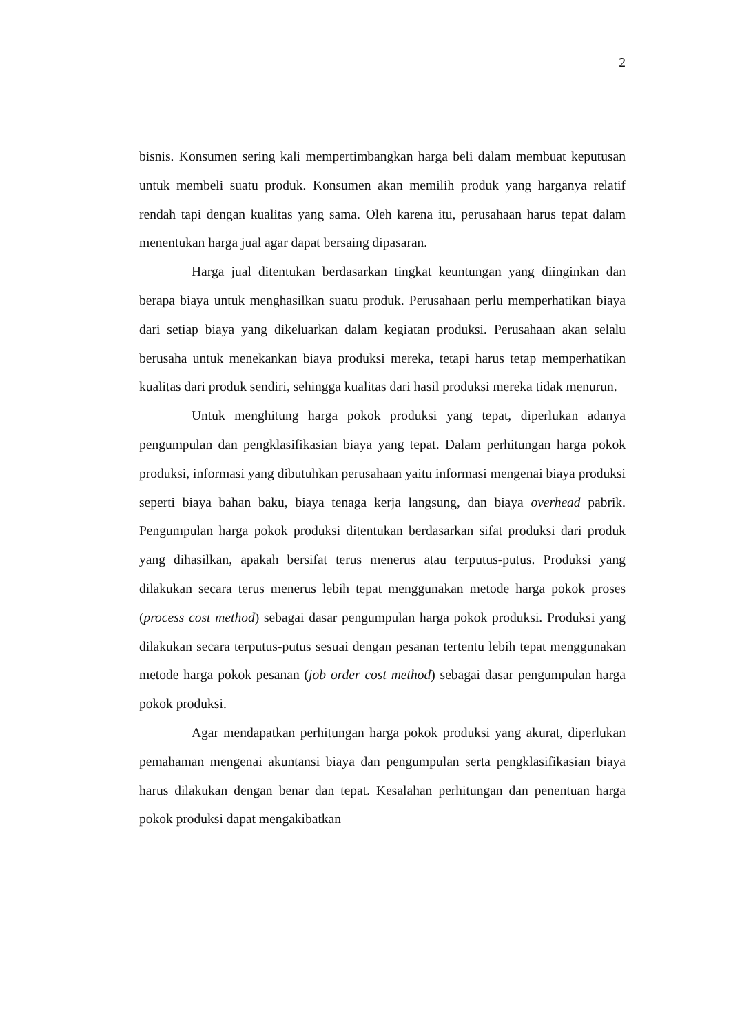2
bisnis. Konsumen sering kali mempertimbangkan harga beli dalam membuat keputusan untuk membeli suatu produk. Konsumen akan memilih produk yang harganya relatif rendah tapi dengan kualitas yang sama. Oleh karena itu, perusahaan harus tepat dalam menentukan harga jual agar dapat bersaing dipasaran.
Harga jual ditentukan berdasarkan tingkat keuntungan yang diinginkan dan berapa biaya untuk menghasilkan suatu produk. Perusahaan perlu memperhatikan biaya dari setiap biaya yang dikeluarkan dalam kegiatan produksi. Perusahaan akan selalu berusaha untuk menekankan biaya produksi mereka, tetapi harus tetap memperhatikan kualitas dari produk sendiri, sehingga kualitas dari hasil produksi mereka tidak menurun.
Untuk menghitung harga pokok produksi yang tepat, diperlukan adanya pengumpulan dan pengklasifikasian biaya yang tepat. Dalam perhitungan harga pokok produksi, informasi yang dibutuhkan perusahaan yaitu informasi mengenai biaya produksi seperti biaya bahan baku, biaya tenaga kerja langsung, dan biaya overhead pabrik. Pengumpulan harga pokok produksi ditentukan berdasarkan sifat produksi dari produk yang dihasilkan, apakah bersifat terus menerus atau terputus-putus. Produksi yang dilakukan secara terus menerus lebih tepat menggunakan metode harga pokok proses (process cost method) sebagai dasar pengumpulan harga pokok produksi. Produksi yang dilakukan secara terputus-putus sesuai dengan pesanan tertentu lebih tepat menggunakan metode harga pokok pesanan (job order cost method) sebagai dasar pengumpulan harga pokok produksi.
Agar mendapatkan perhitungan harga pokok produksi yang akurat, diperlukan pemahaman mengenai akuntansi biaya dan pengumpulan serta pengklasifikasian biaya harus dilakukan dengan benar dan tepat. Kesalahan perhitungan dan penentuan harga pokok produksi dapat mengakibatkan